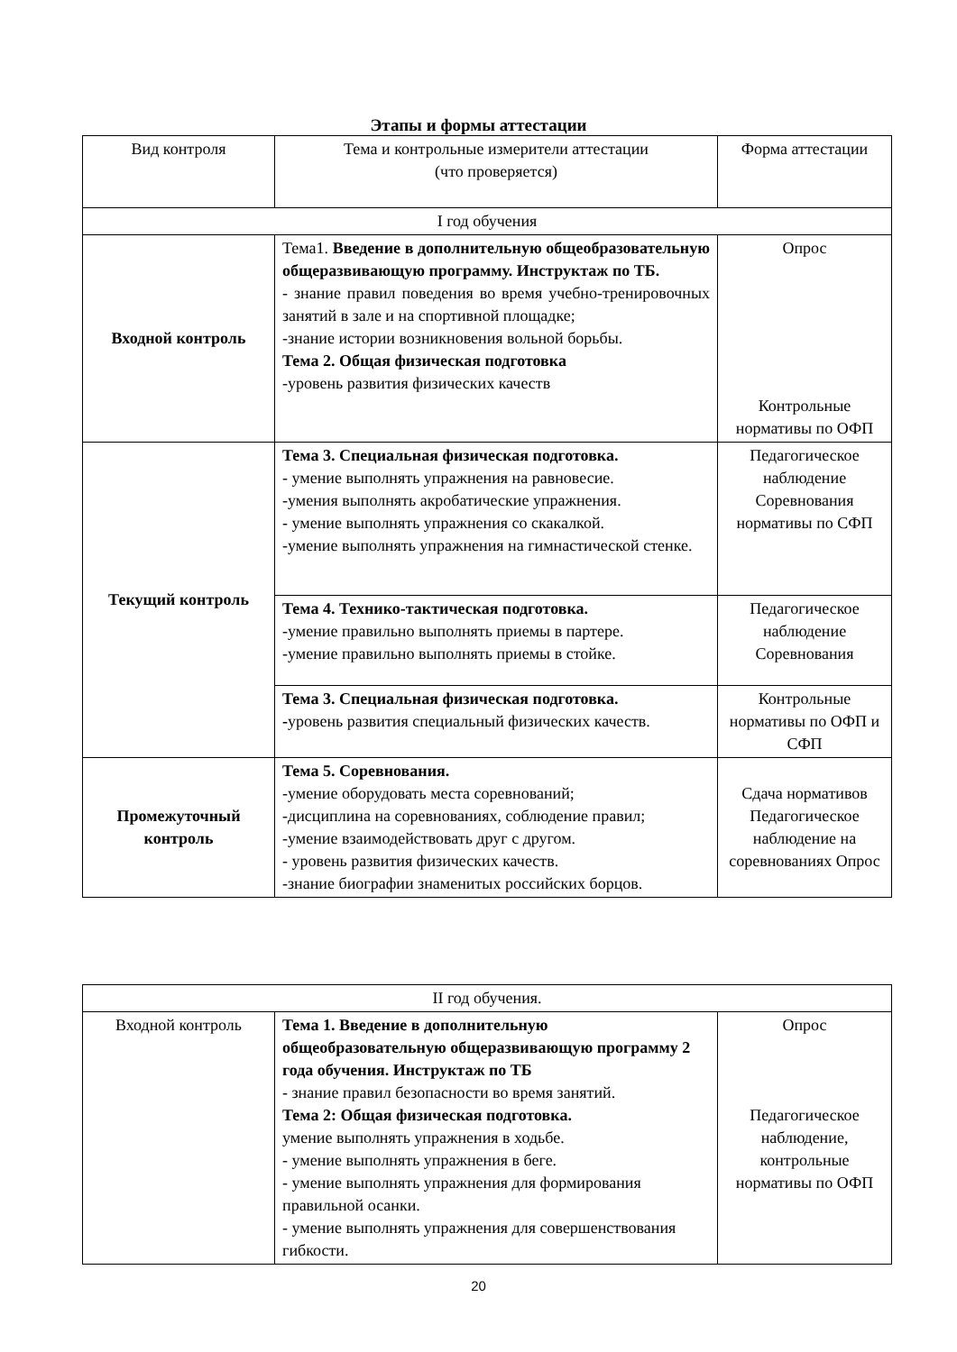Этапы и формы аттестации
| Вид контроля | Тема и контрольные измерители аттестации (что проверяется) | Форма аттестации |
| I год обучения | | |
| Входной контроль | Тема1. Введение в дополнительную общеобразовательную общеразвивающую программу. Инструктаж по ТБ. - знание правил поведения во время учебно-тренировочных занятий в зале и на спортивной площадке; -знание истории возникновения вольной борьбы. Тема 2. Общая физическая подготовка -уровень развития физических качеств | Опрос Контрольные нормативы по ОФП |
| Текущий контроль | Тема 3. Специальная физическая подготовка. - умение выполнять упражнения на равновесие. -умения выполнять акробатические упражнения. - умение выполнять упражнения со скакалкой. -умение выполнять упражнения на гимнастической стенке. | Педагогическое наблюдение Соревнования нормативы по СФП |
| | Тема 4. Технико-тактическая подготовка. -умение правильно выполнять приемы в партере. -умение правильно выполнять приемы в стойке. | Педагогическое наблюдение Соревнования |
| | Тема 3. Специальная физическая подготовка. - уровень развития специальный физических качеств. | Контрольные нормативы по ОФП и СФП |
| Промежуточный контроль | Тема 5. Соревнования. -умение оборудовать места соревнований; -дисциплина на соревнованиях, соблюдение правил; -умение взаимодействовать друг с другом. - уровень развития физических качеств. -знание биографии знаменитых российских борцов. | Сдача нормативов Педагогическое наблюдение на соревнованиях Опрос |
| II год обучения. | | |
| Входной контроль | Тема 1. Введение в дополнительную общеобразовательную общеразвивающую программу 2 года обучения. Инструктаж по ТБ - знание правил безопасности во время занятий. Тема 2: Общая физическая подготовка. умение выполнять упражнения в ходьбе. - умение выполнять упражнения в беге. - умение выполнять упражнения для формирования правильной осанки. - умение выполнять упражнения для совершенствования гибкости. | Опрос Педагогическое наблюдение, контрольные нормативы по ОФП |
20